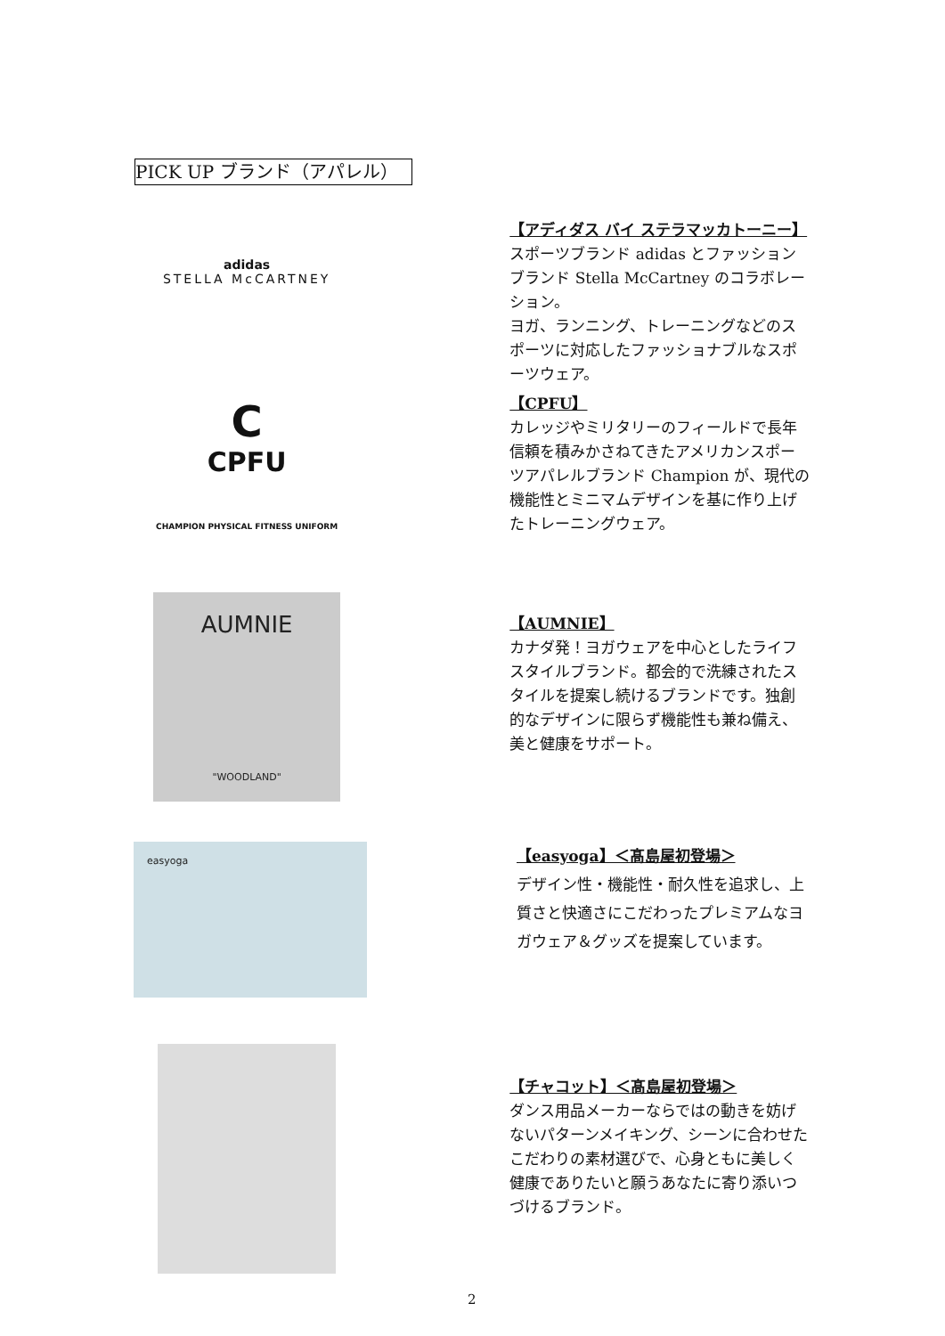PICK UP ブランド（アパレル）
adidas
STELLA McCARTNEY
【アディダス バイ ステラマッカトーニー】
スポーツブランド adidas とファッションブランド Stella McCartney のコラボレーション。
ヨガ、ランニング、トレーニングなどのスポーツに対応したファッショナブルなスポーツウェア。
C
CPFU
CHAMPION PHYSICAL FITNESS UNIFORM
【CPFU】
カレッジやミリタリーのフィールドで長年信頼を積みかさねてきたアメリカンスポーツアパレルブランド Champion が、現代の機能性とミニマムデザインを基に作り上げたトレーニングウェア。
AUMNIE
"WOODLAND"
【AUMNIE】
カナダ発！ヨガウェアを中心としたライフスタイルブランド。都会的で洗練されたスタイルを提案し続けるブランドです。独創的なデザインに限らず機能性も兼ね備え、美と健康をサポート。
easyoga
【easyoga】＜髙島屋初登場＞
デザイン性・機能性・耐久性を追求し、上質さと快適さにこだわったプレミアムなヨガウェア＆グッズを提案しています。
【チャコット】＜髙島屋初登場＞
ダンス用品メーカーならではの動きを妨げないパターンメイキング、シーンに合わせたこだわりの素材選びで、心身ともに美しく健康でありたいと願うあなたに寄り添いつづけるブランド。
2